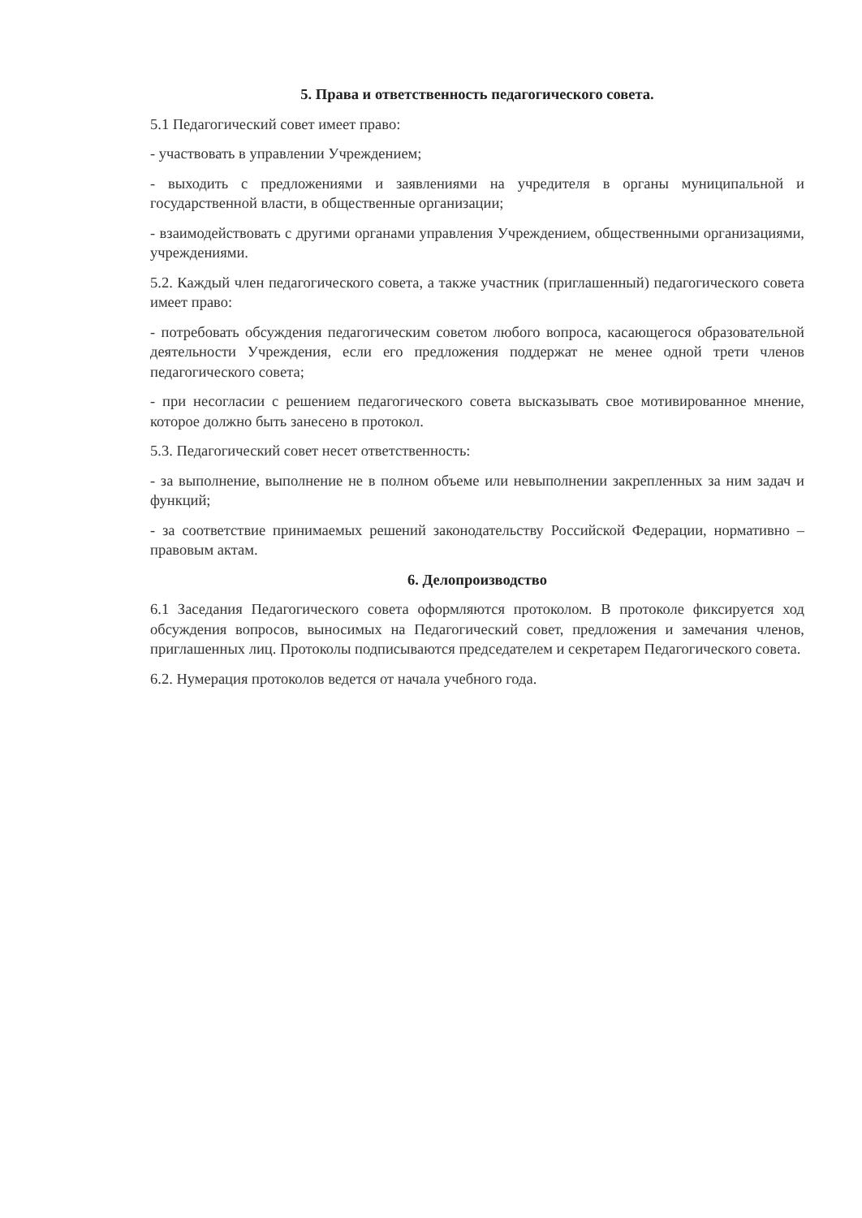5. Права и ответственность педагогического совета.
5.1 Педагогический совет имеет право:
- участвовать в управлении Учреждением;
- выходить с предложениями и заявлениями на учредителя в органы муниципальной и государственной власти, в общественные организации;
- взаимодействовать с другими органами управления Учреждением, общественными организациями, учреждениями.
5.2. Каждый член педагогического совета, а также участник (приглашенный) педагогического совета имеет право:
- потребовать обсуждения педагогическим советом любого вопроса, касающегося образовательной деятельности Учреждения, если его предложения поддержат не менее одной трети членов педагогического совета;
- при несогласии с решением педагогического совета высказывать свое мотивированное мнение, которое должно быть занесено в протокол.
5.3. Педагогический совет несет ответственность:
- за выполнение, выполнение не в полном объеме или невыполнении закрепленных за ним задач и функций;
- за соответствие принимаемых решений законодательству Российской Федерации, нормативно – правовым актам.
6. Делопроизводство
6.1 Заседания Педагогического совета оформляются протоколом. В протоколе фиксируется ход обсуждения вопросов, выносимых на Педагогический совет, предложения и замечания членов, приглашенных лиц. Протоколы подписываются председателем и секретарем Педагогического совета.
6.2. Нумерация протоколов ведется от начала учебного года.